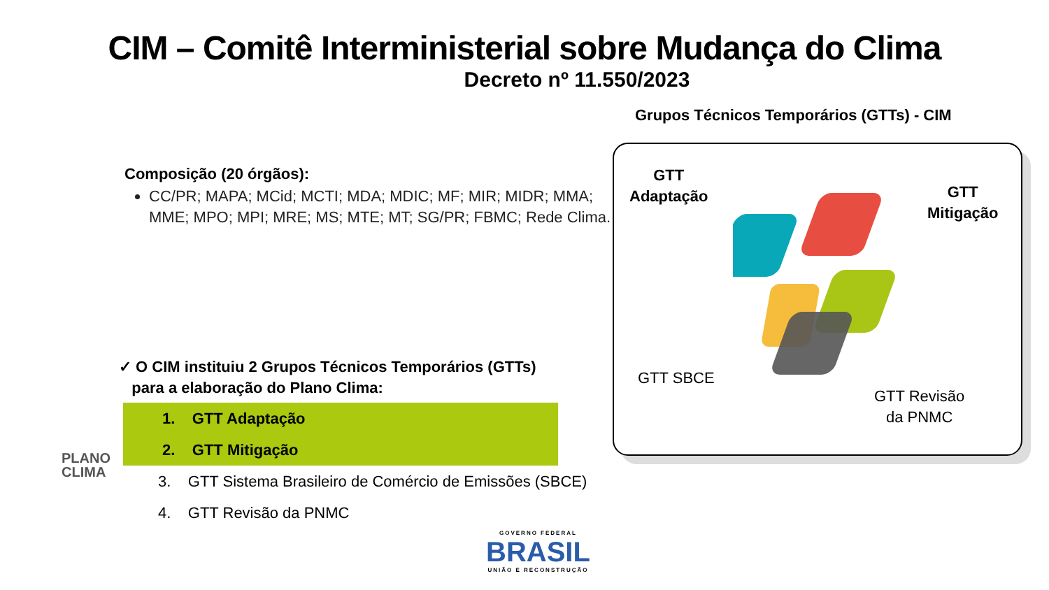CIM – Comitê Interministerial sobre Mudança do Clima
Decreto nº 11.550/2023
Composição (20 órgãos):
CC/PR; MAPA; MCid; MCTI; MDA; MDIC; MF; MIR; MIDR; MMA; MME; MPO; MPI; MRE; MS; MTE; MT; SG/PR; FBMC; Rede Clima.
✓ O CIM instituiu 2 Grupos Técnicos Temporários (GTTs)
para a elaboração do Plano Clima:
1. GTT Adaptação
2. GTT Mitigação
3. GTT Sistema Brasileiro de Comércio de Emissões (SBCE)
4. GTT Revisão da PNMC
Grupos Técnicos Temporários (GTTs) - CIM
GTT
Adaptação
GTT
Mitigação
GTT SBCE
GTT Revisão
da PNMC
PLANO
CLIMA
GOVERNO FEDERAL
BRASIL
UNIÃO E RECONSTRUÇÃO